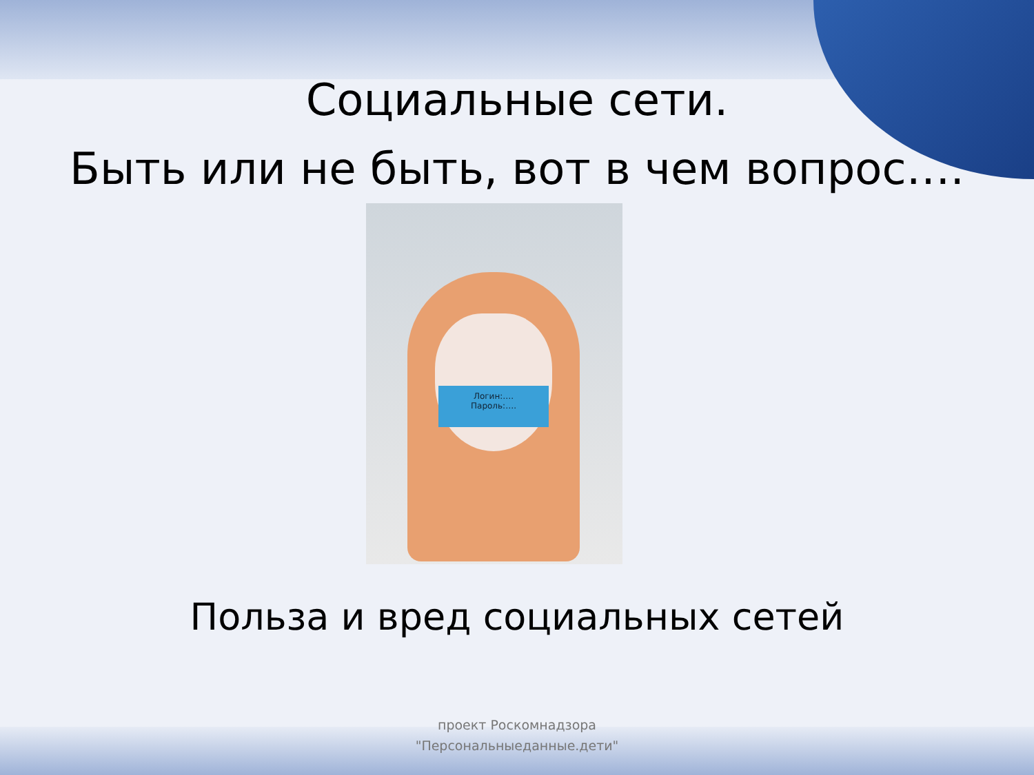Социальные сети.
Быть или не быть, вот в чем вопрос….
Логин:….
Пароль:….
Польза и вред социальных сетей
проект Роскомнадзора
"Персональныеданные.дети"